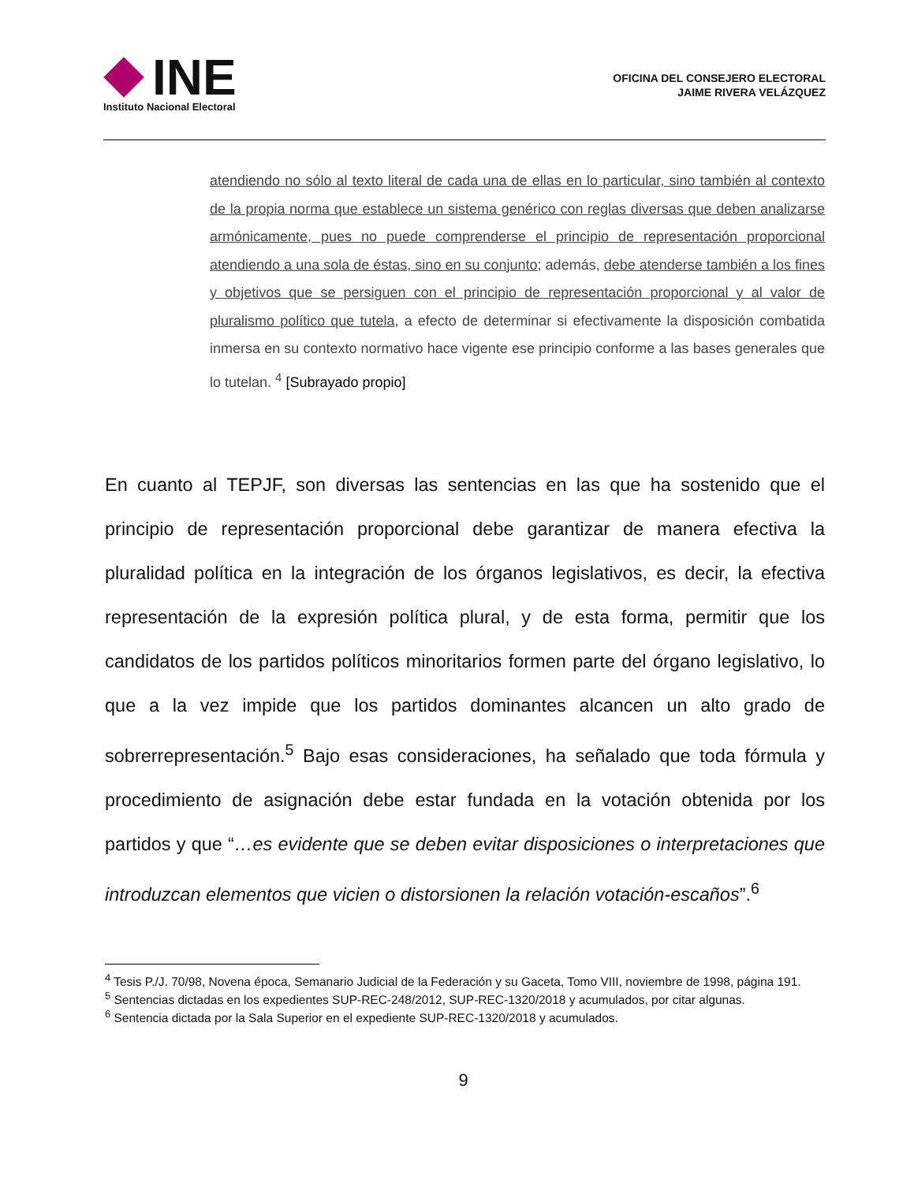INE
Instituto Nacional Electoral
OFICINA DEL CONSEJERO ELECTORAL
JAIME RIVERA VELÁZQUEZ
atendiendo no sólo al texto literal de cada una de ellas en lo particular, sino también al contexto de la propia norma que establece un sistema genérico con reglas diversas que deben analizarse armónicamente, pues no puede comprenderse el principio de representación proporcional atendiendo a una sola de éstas, sino en su conjunto; además, debe atenderse también a los fines y objetivos que se persiguen con el principio de representación proporcional y al valor de pluralismo político que tutela, a efecto de determinar si efectivamente la disposición combatida inmersa en su contexto normativo hace vigente ese principio conforme a las bases generales que lo tutelan. <sup>4</sup> [Subrayado propio]
En cuanto al TEPJF, son diversas las sentencias en las que ha sostenido que el principio de representación proporcional debe garantizar de manera efectiva la pluralidad política en la integración de los órganos legislativos, es decir, la efectiva representación de la expresión política plural, y de esta forma, permitir que los candidatos de los partidos políticos minoritarios formen parte del órgano legislativo, lo que a la vez impide que los partidos dominantes alcancen un alto grado de sobrerrepresentación.<sup>5</sup> Bajo esas consideraciones, ha señalado que toda fórmula y procedimiento de asignación debe estar fundada en la votación obtenida por los partidos y que “…es evidente que se deben evitar disposiciones o interpretaciones que introduzcan elementos que vicien o distorsionen la relación votación-escaños”.<sup>6</sup>
<sup>4</sup> Tesis P./J. 70/98, Novena época, Semanario Judicial de la Federación y su Gaceta, Tomo VIII, noviembre de 1998, página 191.
<sup>5</sup> Sentencias dictadas en los expedientes SUP-REC-248/2012, SUP-REC-1320/2018 y acumulados, por citar algunas.
<sup>6</sup> Sentencia dictada por la Sala Superior en el expediente SUP-REC-1320/2018 y acumulados.
9